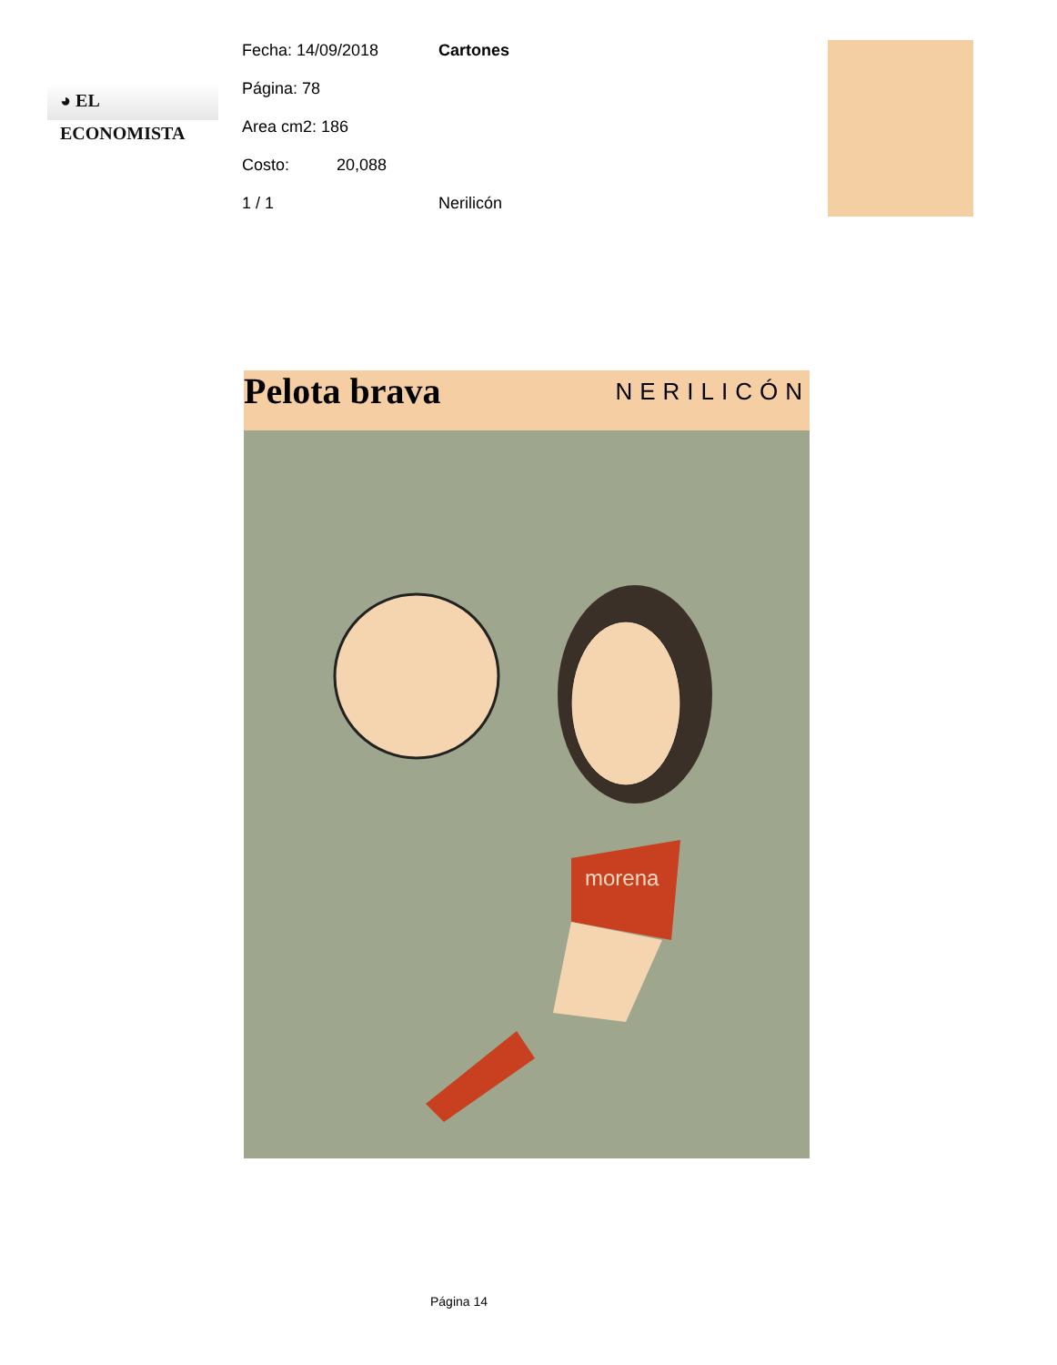◕ EL ECONOMISTA
Fecha: 14/09/2018 Cartones
Página: 78
Area cm2: 186
Costo: 20,088
1 / 1 Nerilicón
Pelota brava
NERILICÓN
morena
Página 14